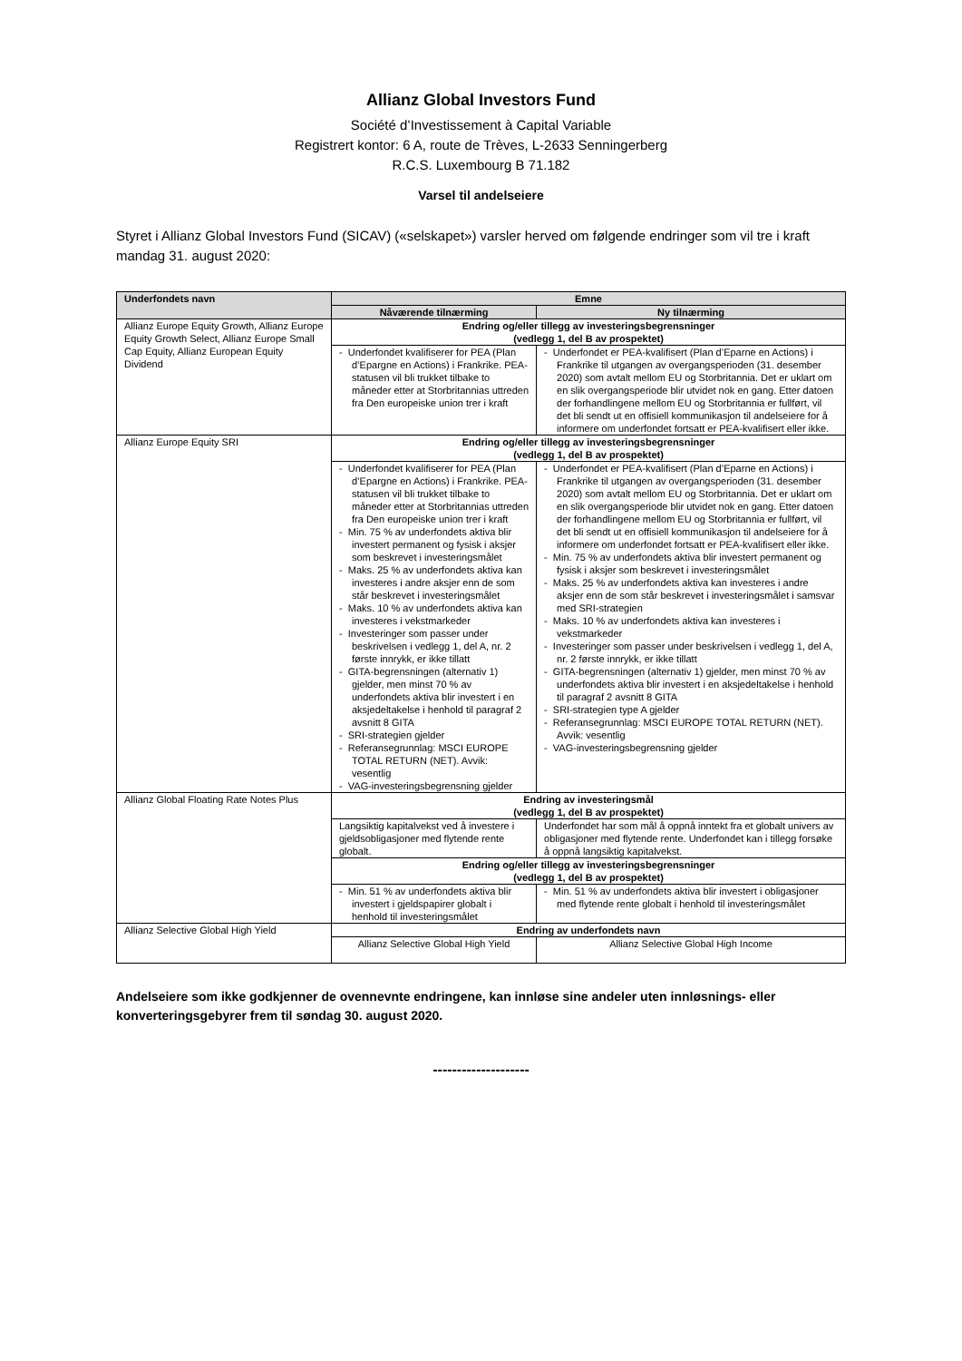Allianz Global Investors Fund
Société d’Investissement à Capital Variable
Registrert kontor: 6 A, route de Trèves, L-2633 Senningerberg
R.C.S. Luxembourg B 71.182
Varsel til andelseiere
Styret i Allianz Global Investors Fund (SICAV) («selskapet») varsler herved om følgende endringer som vil tre i kraft mandag 31. august 2020:
| Underfondets navn | Emne | |
| --- | --- | --- |
| | Nåværende tilnærming | Ny tilnærming |
| Allianz Europe Equity Growth, Allianz Europe Equity Growth Select, Allianz Europe Small Cap Equity, Allianz European Equity Dividend | Endring og/eller tillegg av investeringsbegrensninger (vedlegg 1, del B av prospektet) | |
| | - Underfondet kvalifiserer for PEA (Plan d’Epargne en Actions) i Frankrike. PEA-statusen vil bli trukket tilbake to måneder etter at Storbritannias uttreden fra Den europeiske union trer i kraft | - Underfondet er PEA-kvalifisert (Plan d’Eparne en Actions) i Frankrike til utgangen av overgangsperioden (31. desember 2020) som avtalt mellom EU og Storbritannia. Det er uklart om en slik overgangsperiode blir utvidet nok en gang. Etter datoen der forhandlingene mellom EU og Storbritannia er fullført, vil det bli sendt ut en offisiell kommunikasjon til andelseiere for å informere om underfondet fortsatt er PEA-kvalifisert eller ikke. |
| Allianz Europe Equity SRI | Endring og/eller tillegg av investeringsbegrensninger (vedlegg 1, del B av prospektet) | |
| | - Underfondet kvalifiserer for PEA (Plan d’Epargne en Actions) i Frankrike. PEA-statusen vil bli trukket tilbake to måneder etter at Storbritannias uttreden fra Den europeiske union trer i kraft - Min. 75 % av underfondets aktiva blir investert permanent og fysisk i aksjer som beskrevet i investeringsmålet - Maks. 25 % av underfondets aktiva kan investeres i andre aksjer enn de som står beskrevet i investeringsmålet - Maks. 10 % av underfondets aktiva kan investeres i vekstmarkeder - Investeringer som passer under beskrivelsen i vedlegg 1, del A, nr. 2 første innrykk, er ikke tillatt - GITA-begrensningen (alternativ 1) gjelder, men minst 70 % av underfondets aktiva blir investert i en aksjedeltakelse i henhold til paragraf 2 avsnitt 8 GITA - SRI-strategien gjelder - Referansegrunnlag: MSCI EUROPE TOTAL RETURN (NET). Avvik: vesentlig - VAG-investeringsbegrensning gjelder | - Underfondet er PEA-kvalifisert (Plan d’Eparne en Actions) i Frankrike til utgangen av overgangsperioden (31. desember 2020) som avtalt mellom EU og Storbritannia. Det er uklart om en slik overgangsperiode blir utvidet nok en gang. Etter datoen der forhandlingene mellom EU og Storbritannia er fullført, vil det bli sendt ut en offisiell kommunikasjon til andelseiere for å informere om underfondet fortsatt er PEA-kvalifisert eller ikke. - Min. 75 % av underfondets aktiva blir investert permanent og fysisk i aksjer som beskrevet i investeringsmålet - Maks. 25 % av underfondets aktiva kan investeres i andre aksjer enn de som står beskrevet i investeringsmålet i samsvar med SRI-strategien - Maks. 10 % av underfondets aktiva kan investeres i vekstmarkeder - Investeringer som passer under beskrivelsen i vedlegg 1, del A, nr. 2 første innrykk, er ikke tillatt - GITA-begrensningen (alternativ 1) gjelder, men minst 70 % av underfondets aktiva blir investert i en aksjedeltakelse i henhold til paragraf 2 avsnitt 8 GITA - SRI-strategien type A gjelder - Referansegrunnlag: MSCI EUROPE TOTAL RETURN (NET). Avvik: vesentlig - VAG-investeringsbegrensning gjelder |
| Allianz Global Floating Rate Notes Plus | Endring av investeringsmål (vedlegg 1, del B av prospektet) | |
| | Langsiktig kapitalvekst ved å investere i gjeldsobligasjoner med flytende rente globalt. | Underfondet har som mål å oppnå inntekt fra et globalt univers av obligasjoner med flytende rente. Underfondet kan i tillegg forsøke å oppnå langsiktig kapitalvekst. |
| | Endring og/eller tillegg av investeringsbegrensninger (vedlegg 1, del B av prospektet) | |
| | - Min. 51 % av underfondets aktiva blir investert i gjeldspapirer globalt i henhold til investeringsmålet | - Min. 51 % av underfondets aktiva blir investert i obligasjoner med flytende rente globalt i henhold til investeringsmålet |
| Allianz Selective Global High Yield | Endring av underfondets navn | |
| | Allianz Selective Global High Yield | Allianz Selective Global High Income |
Andelseiere som ikke godkjenner de ovennevnte endringene, kan innløse sine andeler uten innløsnings- eller konverteringsgebyrer frem til søndag 30. august 2020.
--------------------